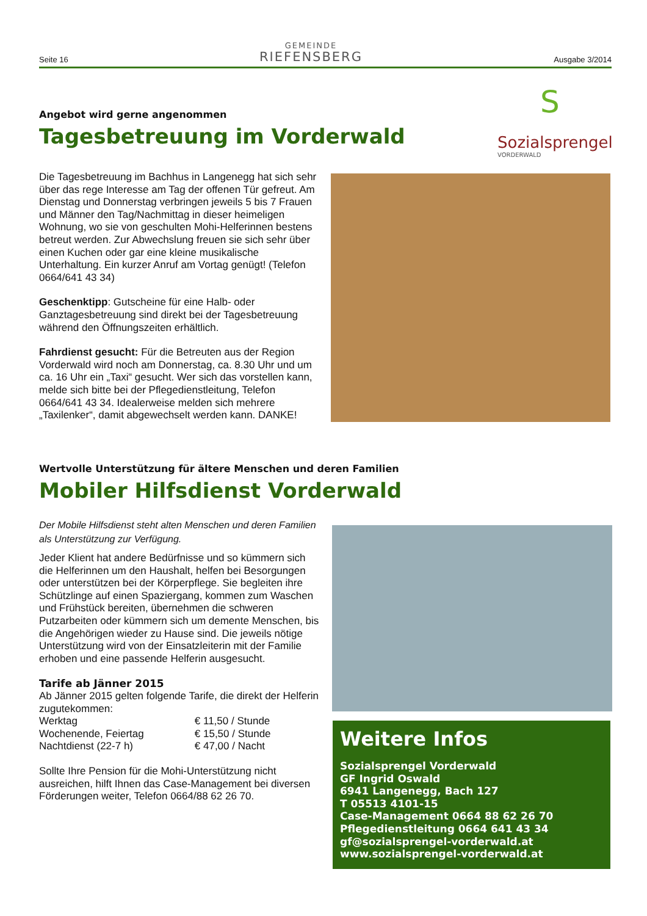Seite 16
GEMEINDE
RIEFENSBERG
Ausgabe 3/2014
S
Sozialsprengel
VORDERWALD
Angebot wird gerne angenommen
Tagesbetreuung im Vorderwald
Die Tagesbetreuung im Bachhus in Langenegg hat sich sehr über das rege Interesse am Tag der offenen Tür gefreut. Am Dienstag und Donnerstag verbringen jeweils 5 bis 7 Frauen und Männer den Tag/Nachmittag in dieser heimeligen Wohnung, wo sie von geschulten Mohi-Helferinnen bestens betreut werden. Zur Abwechslung freuen sie sich sehr über einen Kuchen oder gar eine kleine musikalische Unterhaltung. Ein kurzer Anruf am Vortag genügt! (Telefon 0664/641 43 34)
Geschenktipp: Gutscheine für eine Halb- oder Ganztagesbetreuung sind direkt bei der Tagesbetreuung während den Öffnungszeiten erhältlich.
Fahrdienst gesucht: Für die Betreuten aus der Region Vorderwald wird noch am Donnerstag, ca. 8.30 Uhr und um ca. 16 Uhr ein „Taxi“ gesucht. Wer sich das vorstellen kann, melde sich bitte bei der Pflegedienstleitung, Telefon 0664/641 43 34. Idealerweise melden sich mehrere „Taxilenker“, damit abgewechselt werden kann. DANKE!
Wertvolle Unterstützung für ältere Menschen und deren Familien
Mobiler Hilfsdienst Vorderwald
Der Mobile Hilfsdienst steht alten Menschen und deren Familien als Unterstützung zur Verfügung.
Jeder Klient hat andere Bedürfnisse und so kümmern sich die Helferinnen um den Haushalt, helfen bei Besorgungen oder unterstützen bei der Körperpflege. Sie begleiten ihre Schützlinge auf einen Spaziergang, kommen zum Waschen und Frühstück bereiten, übernehmen die schweren Putzarbeiten oder kümmern sich um demente Menschen, bis die Angehörigen wieder zu Hause sind. Die jeweils nötige Unterstützung wird von der Einsatzleiterin mit der Familie erhoben und eine passende Helferin ausgesucht.
Tarife ab Jänner 2015
Ab Jänner 2015 gelten folgende Tarife, die direkt der Helferin zugutekommen:
| Werktag | € 11,50 / Stunde |
| Wochenende, Feiertag | € 15,50 / Stunde |
| Nachtdienst (22-7 h) | € 47,00 / Nacht |
Sollte Ihre Pension für die Mohi-Unterstützung nicht ausreichen, hilft Ihnen das Case-Management bei diversen Förderungen weiter, Telefon 0664/88 62 26 70.
Weitere Infos
Sozialsprengel Vorderwald
GF Ingrid Oswald
6941 Langenegg, Bach 127
T 05513 4101-15
Case-Management 0664 88 62 26 70
Pflegedienstleitung 0664 641 43 34
gf@sozialsprengel-vorderwald.at
www.sozialsprengel-vorderwald.at